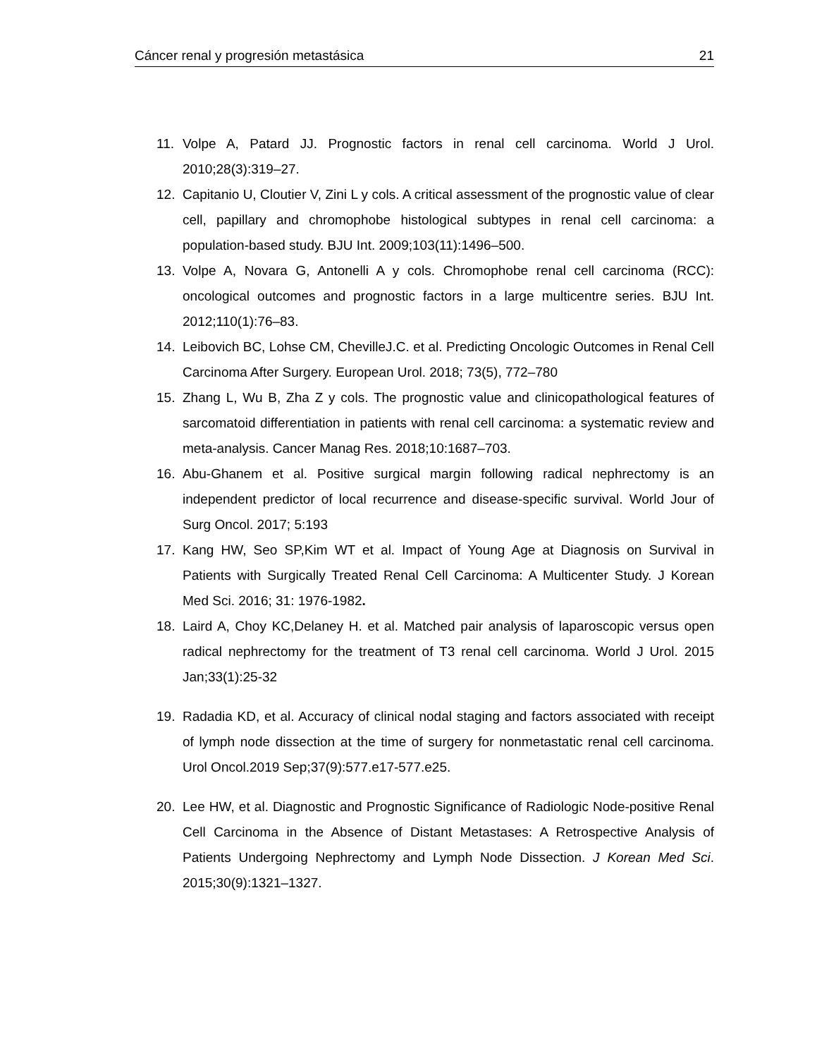Cáncer renal y progresión metastásica 21
11. Volpe A, Patard JJ. Prognostic factors in renal cell carcinoma. World J Urol. 2010;28(3):319–27.
12. Capitanio U, Cloutier V, Zini L y cols. A critical assessment of the prognostic value of clear cell, papillary and chromophobe histological subtypes in renal cell carcinoma: a population-based study. BJU Int. 2009;103(11):1496–500.
13. Volpe A, Novara G, Antonelli A y cols. Chromophobe renal cell carcinoma (RCC): oncological outcomes and prognostic factors in a large multicentre series. BJU Int. 2012;110(1):76–83.
14. Leibovich BC, Lohse CM, ChevilleJ.C. et al. Predicting Oncologic Outcomes in Renal Cell Carcinoma After Surgery. European Urol. 2018; 73(5), 772–780
15. Zhang L, Wu B, Zha Z y cols. The prognostic value and clinicopathological features of sarcomatoid differentiation in patients with renal cell carcinoma: a systematic review and meta-analysis. Cancer Manag Res. 2018;10:1687–703.
16. Abu-Ghanem et al. Positive surgical margin following radical nephrectomy is an independent predictor of local recurrence and disease-specific survival. World Jour of Surg Oncol. 2017; 5:193
17. Kang HW, Seo SP,Kim WT et al. Impact of Young Age at Diagnosis on Survival in Patients with Surgically Treated Renal Cell Carcinoma: A Multicenter Study. J Korean Med Sci. 2016; 31: 1976-1982.
18. Laird A, Choy KC,Delaney H. et al. Matched pair analysis of laparoscopic versus open radical nephrectomy for the treatment of T3 renal cell carcinoma. World J Urol. 2015 Jan;33(1):25-32
19. Radadia KD, et al. Accuracy of clinical nodal staging and factors associated with receipt of lymph node dissection at the time of surgery for nonmetastatic renal cell carcinoma. Urol Oncol.2019 Sep;37(9):577.e17-577.e25.
20. Lee HW, et al. Diagnostic and Prognostic Significance of Radiologic Node-positive Renal Cell Carcinoma in the Absence of Distant Metastases: A Retrospective Analysis of Patients Undergoing Nephrectomy and Lymph Node Dissection. J Korean Med Sci. 2015;30(9):1321–1327.